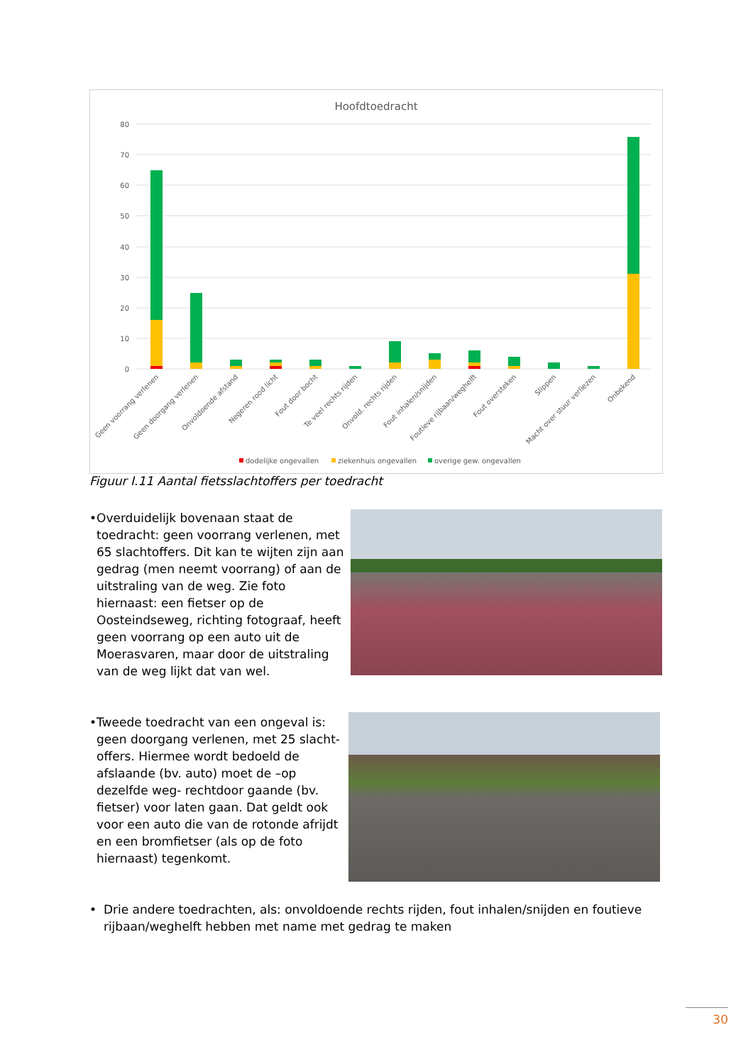Hoofdtoedracht
80
70
60
50
40
30
20
10
0
Geen voorrang verlenen
Geen doorgang verlenen
Onvoldoende afstand
Negeren rood licht
Fout door bocht
Te veel rechts rijden
Onvold. rechts rijden
Fout inhalen/snijden
Foutieve rijbaan/weghelft
Fout oversteken
Slippen
Macht over stuur verliezen
Onbekend
dodelijke ongevallen
ziekenhuis ongevallen
overige gew. ongevallen
Figuur I.11 Aantal fietsslachtoffers per toedracht
• Overduidelijk bovenaan staat de toedracht: geen voorrang verlenen, met 65 slachtoffers. Dit kan te wijten zijn aan gedrag (men neemt voorrang) of aan de uitstraling van de weg. Zie foto hiernaast: een fietser op de Oosteindseweg, richting fotograaf, heeft geen voorrang op een auto uit de Moerasvaren, maar door de uitstraling van de weg lijkt dat van wel.
• Tweede toedracht van een ongeval is: geen doorgang verlenen, met 25 slacht-offers. Hiermee wordt bedoeld de afslaande (bv. auto) moet de –op dezelfde weg- rechtdoor gaande (bv. fietser) voor laten gaan. Dat geldt ook voor een auto die van de rotonde afrijdt en een bromfietser (als op de foto hiernaast) tegenkomt.
• Drie andere toedrachten, als: onvoldoende rechts rijden, fout inhalen/snijden en foutieve rijbaan/weghelft hebben met name met gedrag te maken
30